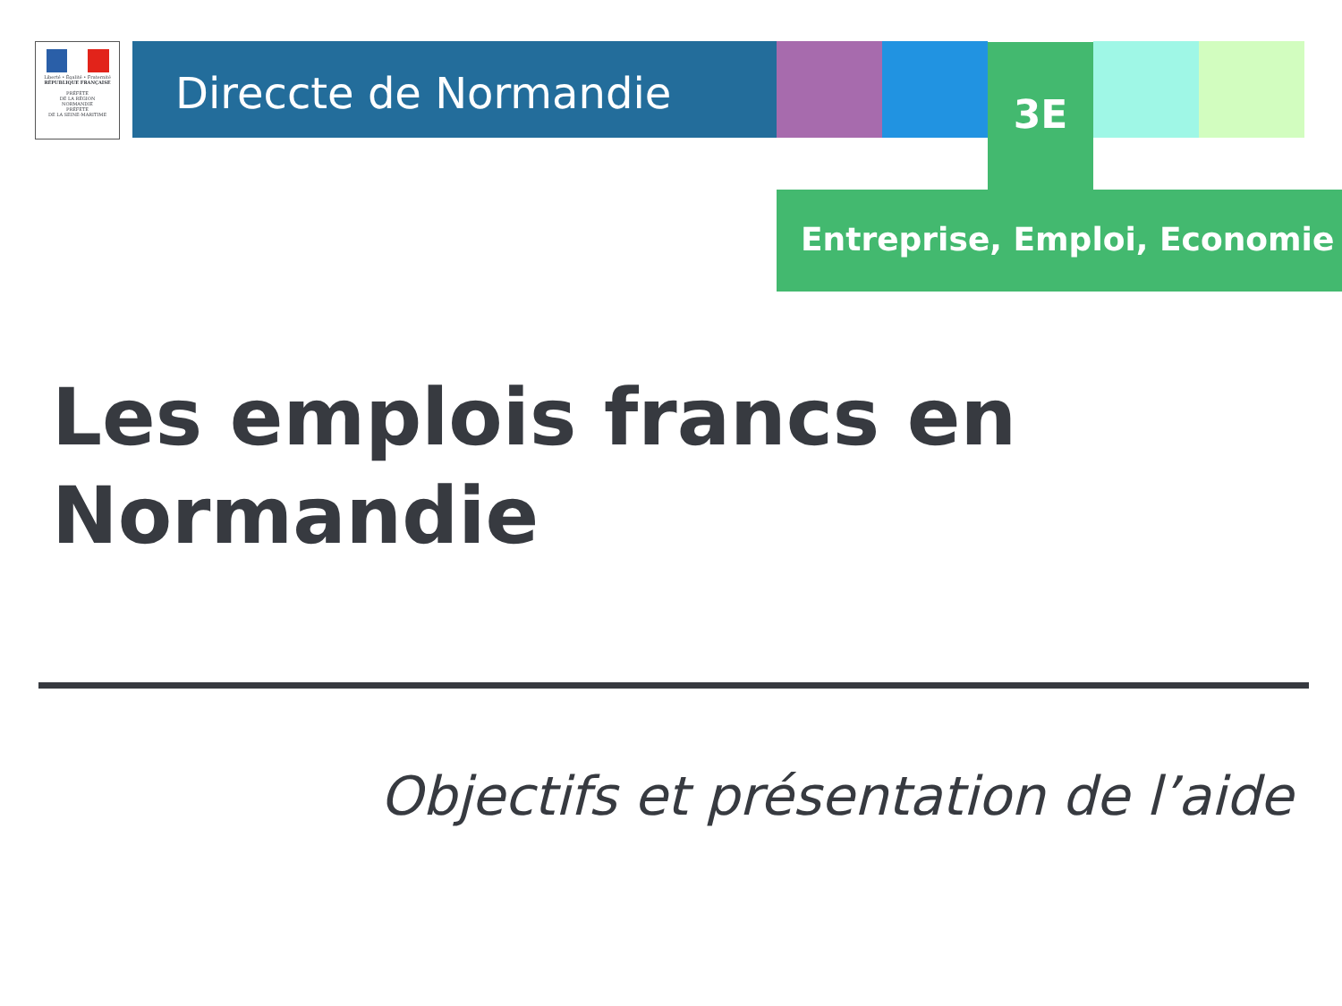Liberté • Égalité • Fraternité
RÉPUBLIQUE FRANÇAISE
PRÉFÈTE
DE LA RÉGION
NORMANDIE
PRÉFÈTE
DE LA SEINE-MARITIME
Direccte de Normandie 3E
Entreprise, Emploi, Economie
Les emplois francs en
Normandie
Objectifs et présentation de l’aide